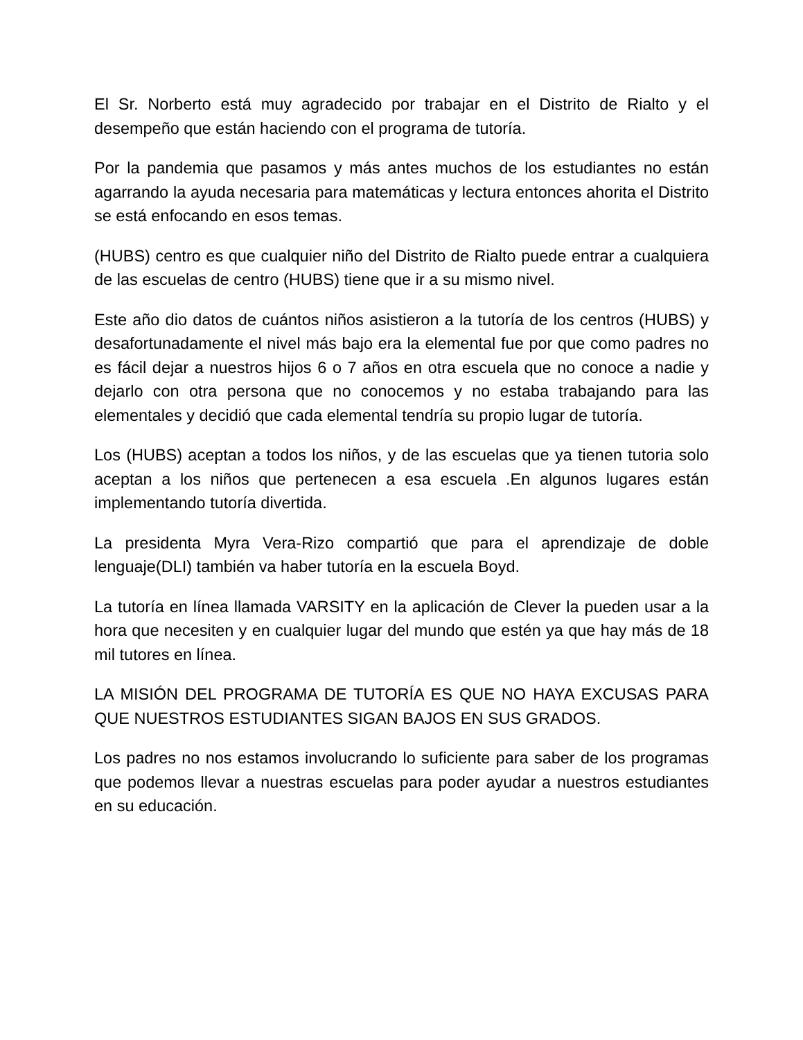El Sr. Norberto está muy agradecido por trabajar en el Distrito de Rialto y el desempeño que están haciendo con el programa de tutoría.
Por la pandemia que pasamos y más antes muchos de los estudiantes no están agarrando la ayuda necesaria para matemáticas y lectura entonces ahorita el Distrito se está enfocando en esos temas.
(HUBS) centro es que cualquier niño del Distrito de Rialto puede entrar a cualquiera de las escuelas de centro (HUBS) tiene que ir a su mismo nivel.
Este año dio datos de cuántos niños asistieron a la tutoría de los centros (HUBS) y desafortunadamente el nivel más bajo era la elemental fue por que como padres no es fácil dejar a nuestros hijos 6 o 7 años en otra escuela que no conoce a nadie y dejarlo con otra persona que no conocemos y no estaba trabajando para las elementales y decidió que cada elemental tendría su propio lugar de tutoría.
Los (HUBS) aceptan a todos los niños, y de las escuelas que ya tienen tutoria solo aceptan a los niños que pertenecen a esa escuela .En algunos lugares están implementando tutoría divertida.
La presidenta Myra Vera-Rizo compartió que para el aprendizaje de doble lenguaje(DLI) también va haber tutoría en la escuela Boyd.
La tutoría en línea llamada VARSITY en la aplicación de Clever la pueden usar a la hora que necesiten y en cualquier lugar del mundo que estén ya que hay más de 18 mil tutores en línea.
LA MISIÓN DEL PROGRAMA DE TUTORÍA ES QUE NO HAYA EXCUSAS PARA QUE NUESTROS ESTUDIANTES SIGAN BAJOS EN SUS GRADOS.
Los padres no nos estamos involucrando lo suficiente para saber de los programas que podemos llevar a nuestras escuelas para poder ayudar a nuestros estudiantes en su educación.